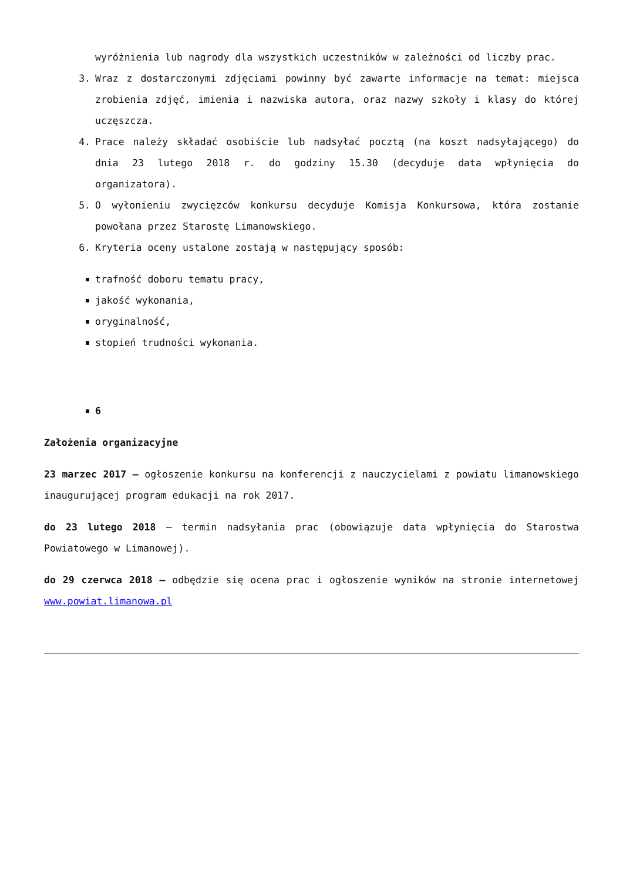wyróżnienia lub nagrody dla wszystkich uczestników w zależności od liczby prac.
3. Wraz z dostarczonymi zdjęciami powinny być zawarte informacje na temat: miejsca zrobienia zdjęć, imienia i nazwiska autora, oraz nazwy szkoły i klasy do której uczęszcza.
4. Prace należy składać osobiście lub nadsyłać pocztą (na koszt nadsyłającego) do dnia 23 lutego 2018 r. do godziny 15.30 (decyduje data wpłynięcia do organizatora).
5. O wyłonieniu zwycięzców konkursu decyduje Komisja Konkursowa, która zostanie powołana przez Starostę Limanowskiego.
6. Kryteria oceny ustalone zostają w następujący sposób:
trafność doboru tematu pracy,
jakość wykonania,
oryginalność,
stopień trudności wykonania.
6
Założenia organizacyjne
23 marzec 2017 – ogłoszenie konkursu na konferencji z nauczycielami z powiatu limanowskiego inaugurującej program edukacji na rok 2017.
do 23 lutego 2018 – termin nadsyłania prac (obowiązuje data wpłynięcia do Starostwa Powiatowego w Limanowej).
do 29 czerwca 2018 – odbędzie się ocena prac i ogłoszenie wyników na stronie internetowej www.powiat.limanowa.pl